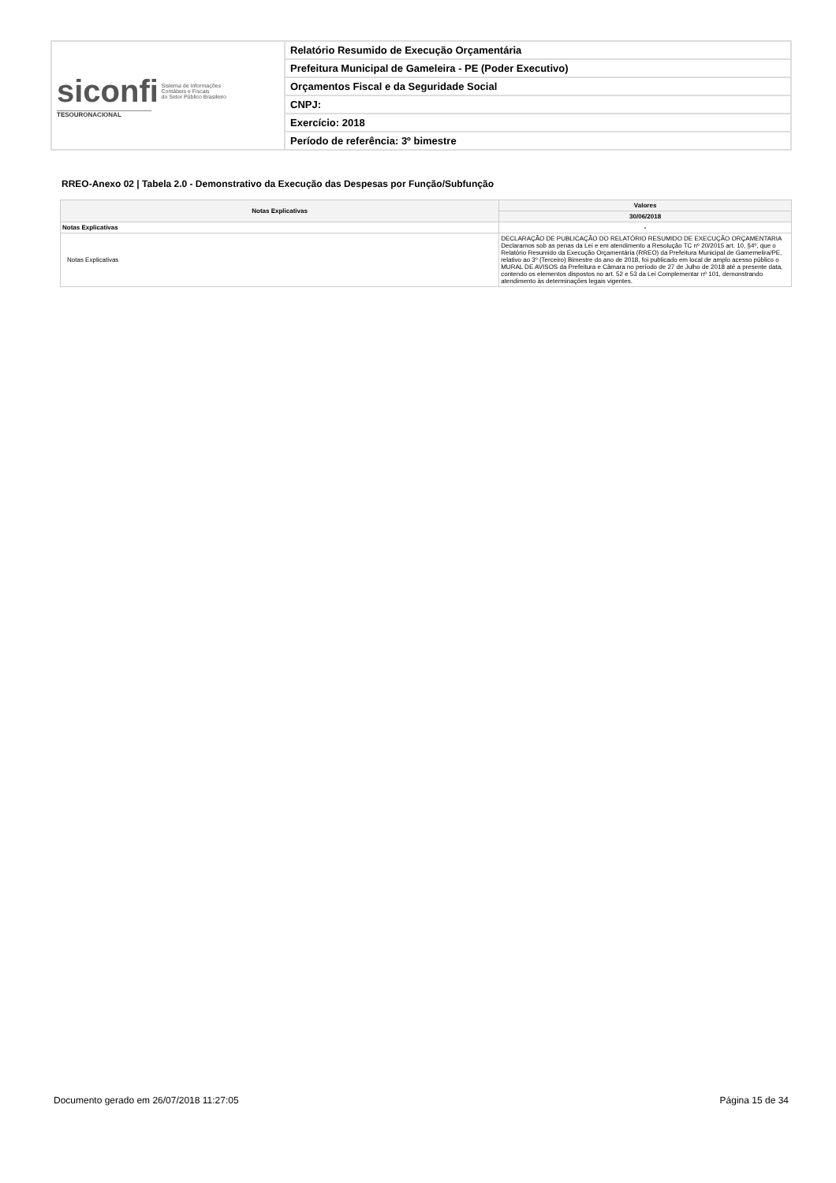| siconfi Sistema de Informações Contábeis e Fiscais do Setor Público Brasileiro TESOURONACIONAL | Relatório Resumido de Execução Orçamentária |
| | Prefeitura Municipal de Gameleira - PE (Poder Executivo) |
| | Orçamentos Fiscal e da Seguridade Social |
| | CNPJ: |
| | Exercício: 2018 |
| | Período de referência: 3º bimestre |
RREO-Anexo 02 | Tabela 2.0 - Demonstrativo da Execução das Despesas por Função/Subfunção
| Notas Explicativas | Valores |
| --- | --- |
| | 30/06/2018 |
| Notas Explicativas | - |
| Notas Explicativas | DECLARAÇÃO DE PUBLICAÇÃO DO RELATÓRIO RESUMIDO DE EXECUÇÃO ORÇAMENTARIA Declaramos sob as penas da Lei e em atendimento a Resolução TC nº 20/2015 art. 10, §4º, que o Relatório Resumido da Execução Orçamentária (RREO) da Prefeitura Municipal de Gamemelira/PE, relativo ao 3º (Terceiro) Bimestre do ano de 2018, foi publicado em local de amplo acesso público o MURAL DE AVISOS da Prefeitura e Câmara no período de 27 de Julho de 2018 até a presente data, contendo os elementos dispostos no art. 52 e 53 da Lei Complementar nº 101, demonstrando atendimento às determinações legais vigentes. |
Documento gerado em 26/07/2018 11:27:05 Página 15 de 34